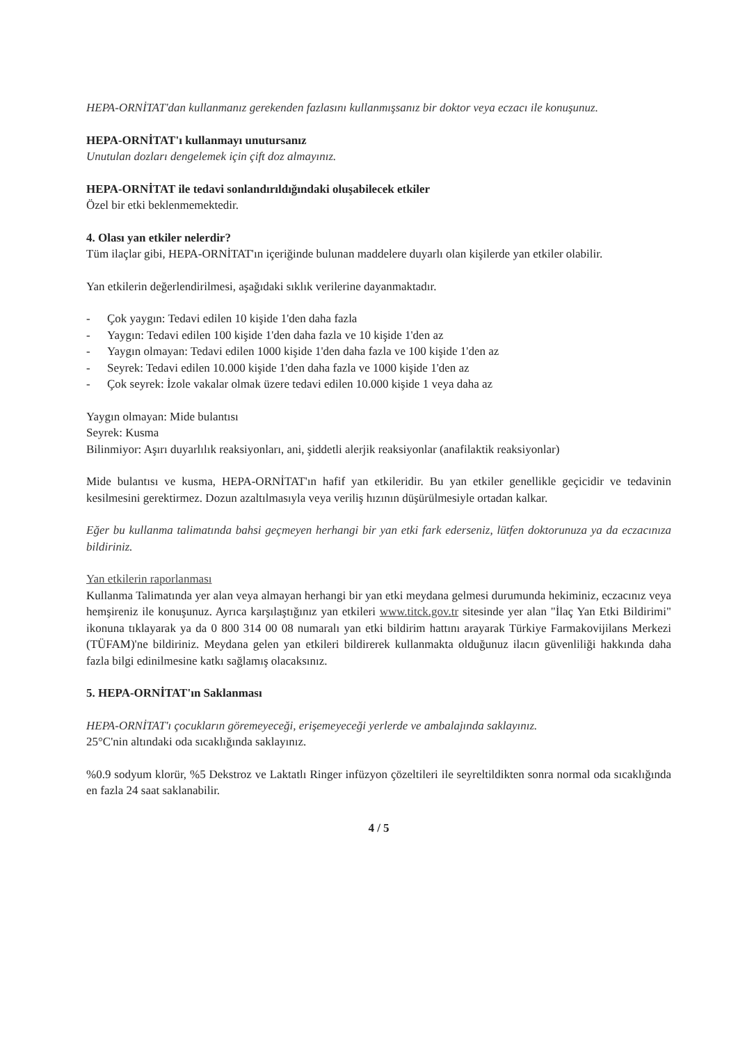HEPA-ORNİTAT'dan kullanmanız gerekenden fazlasını kullanmışsanız bir doktor veya eczacı ile konuşunuz.
HEPA-ORNİTAT'ı kullanmayı unutursanız
Unutulan dozları dengelemek için çift doz almayınız.
HEPA-ORNİTAT ile tedavi sonlandırıldığındaki oluşabilecek etkiler
Özel bir etki beklenmemektedir.
4. Olası yan etkiler nelerdir?
Tüm ilaçlar gibi, HEPA-ORNİTAT'ın içeriğinde bulunan maddelere duyarlı olan kişilerde yan etkiler olabilir.
Yan etkilerin değerlendirilmesi, aşağıdaki sıklık verilerine dayanmaktadır.
- Çok yaygın: Tedavi edilen 10 kişide 1'den daha fazla
- Yaygın: Tedavi edilen 100 kişide 1'den daha fazla ve 10 kişide 1'den az
- Yaygın olmayan: Tedavi edilen 1000 kişide 1'den daha fazla ve 100 kişide 1'den az
- Seyrek: Tedavi edilen 10.000 kişide 1'den daha fazla ve 1000 kişide 1'den az
- Çok seyrek: İzole vakalar olmak üzere tedavi edilen 10.000 kişide 1 veya daha az
Yaygın olmayan: Mide bulantısı
Seyrek: Kusma
Bilinmiyor: Aşırı duyarlılık reaksiyonları, ani, şiddetli alerjik reaksiyonlar (anafilaktik reaksiyonlar)
Mide bulantısı ve kusma, HEPA-ORNİTAT'ın hafif yan etkileridir. Bu yan etkiler genellikle geçicidir ve tedavinin kesilmesini gerektirmez. Dozun azaltılmasıyla veya veriliş hızının düşürülmesiyle ortadan kalkar.
Eğer bu kullanma talimatında bahsi geçmeyen herhangi bir yan etki fark ederseniz, lütfen doktorunuza ya da eczacınıza bildiriniz.
Yan etkilerin raporlanması
Kullanma Talimatında yer alan veya almayan herhangi bir yan etki meydana gelmesi durumunda hekiminiz, eczacınız veya hemşireniz ile konuşunuz. Ayrıca karşılaştığınız yan etkileri www.titck.gov.tr sitesinde yer alan "İlaç Yan Etki Bildirimi" ikonuna tıklayarak ya da 0 800 314 00 08 numaralı yan etki bildirim hattını arayarak Türkiye Farmakovijilans Merkezi (TÜFAM)'ne bildiriniz. Meydana gelen yan etkileri bildirerek kullanmakta olduğunuz ilacın güvenliliği hakkında daha fazla bilgi edinilmesine katkı sağlamış olacaksınız.
5. HEPA-ORNİTAT'ın Saklanması
HEPA-ORNİTAT'ı çocukların göremeyeceği, erişemeyeceği yerlerde ve ambalajında saklayınız.
25°C'nin altındaki oda sıcaklığında saklayınız.
%0.9 sodyum klorür, %5 Dekstroz ve Laktatlı Ringer infüzyon çözeltileri ile seyreltildikten sonra normal oda sıcaklığında en fazla 24 saat saklanabilir.
4 / 5